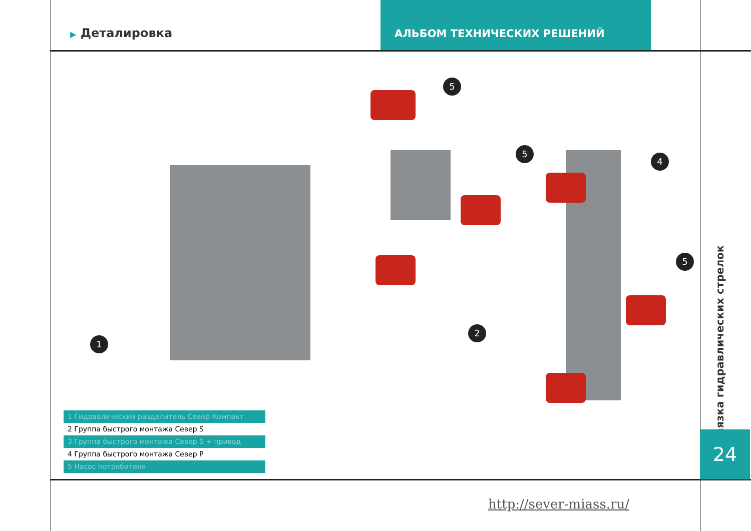▶ Деталировка
АЛЬБОМ ТЕХНИЧЕСКИХ РЕШЕНИЙ
1
5
5
4
5
2
1 Гидравлический разделитель Север Компакт
2 Группа быстрого монтажа Север S
3 Группа быстрого монтажа Север S + привод
4 Группа быстрого монтажа Север Р
5 Насос потребителя
Обвязка гидравлических стрелок
24
http://sever-miass.ru/